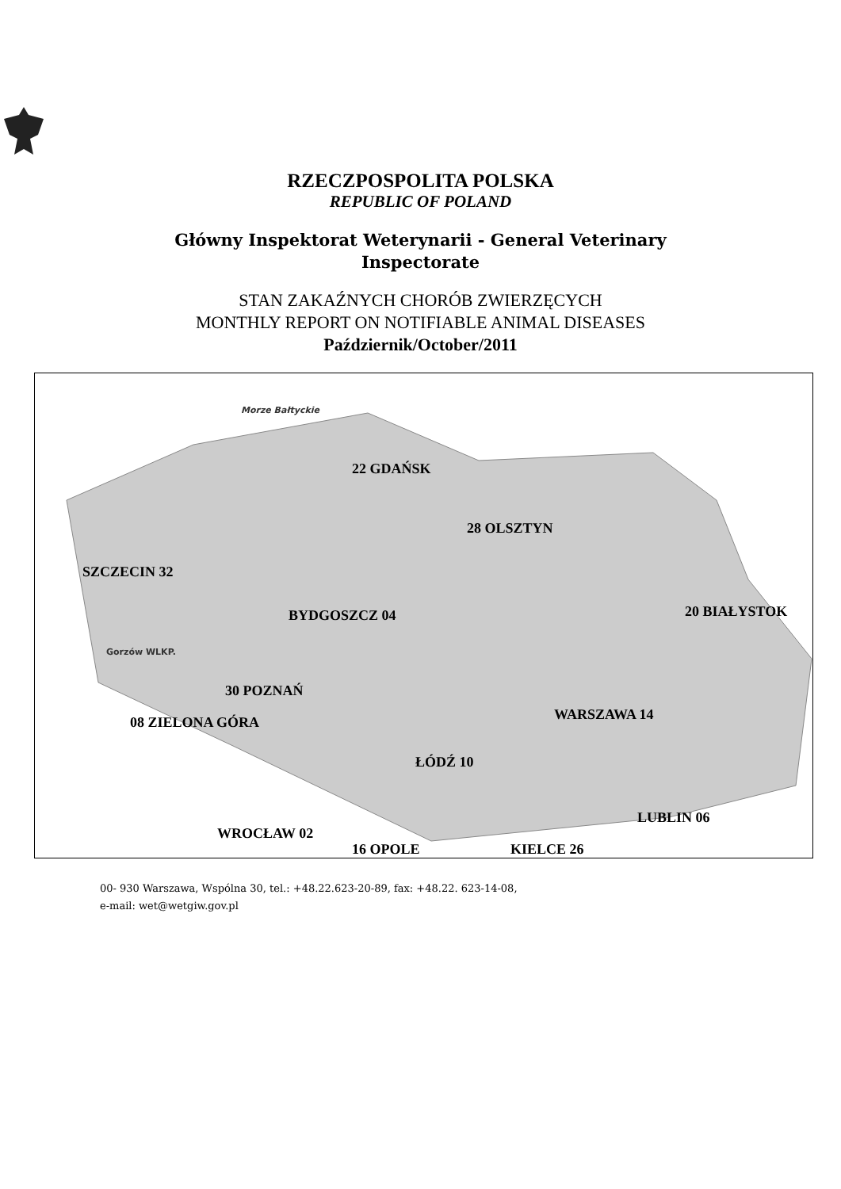RZECZPOSPOLITA POLSKA
REPUBLIC OF POLAND
Główny Inspektorat Weterynarii - General Veterinary Inspectorate
STAN ZAKAŹNYCH CHORÓB ZWIERZĘCYCH
MONTHLY REPORT ON NOTIFIABLE ANIMAL DISEASES
Październik/October/2011
Morze Bałtyckie
22 GDAŃSK
28 OLSZTYN
SZCZECIN 32
20 BIAŁYSTOK BYDGOSZCZ 04
Gorzów WLKP.
30 POZNAŃ
WARSZAWA 14 08 ZIELONA GÓRA
ŁÓDŹ 10
LUBLIN 06
WROCŁAW 02
16 OPOLE KIELCE 26
00- 930 Warszawa, Wspólna 30, tel.: +48.22.623-20-89, fax: +48.22. 623-14-08,
e-mail: wet@wetgiw.gov.pl